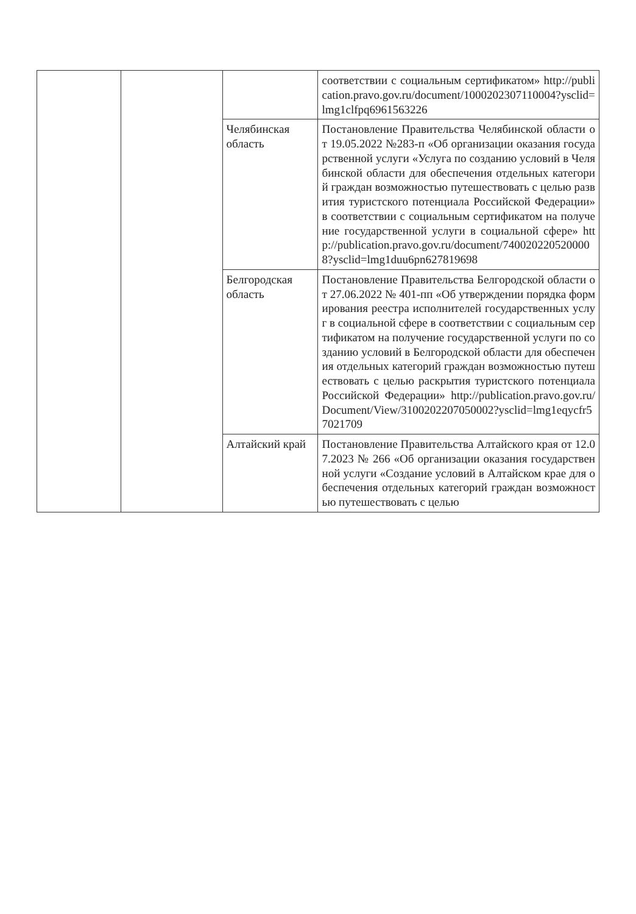| | | | соответствии с социальным сертификатом» http://publication.pravo.gov.ru/document/1000202307110004?ysclid=lmg1clfpq6961563226 |
| | | Челябинская область | Постановление Правительства Челябинской области от 19.05.2022 №283-п «Об организации оказания государственной услуги «Услуга по созданию условий в Челябинской области для обеспечения отдельных категорий граждан возможностью путешествовать с целью развития туристского потенциала Российской Федерации» в соответствии с социальным сертификатом на получение государственной услуги в социальной сфере» http://publication.pravo.gov.ru/document/7400202205200008?ysclid=lmg1duu6pn627819698 |
| | | Белгородская область | Постановление Правительства Белгородской области от 27.06.2022 № 401-пп «Об утверждении порядка формирования реестра исполнителей государственных услуг в социальной сфере в соответствии с социальным сертификатом на получение государственной услуги по созданию условий в Белгородской области для обеспечения отдельных категорий граждан возможностью путешествовать с целью раскрытия туристского потенциала Российской Федерации» http://publication.pravo.gov.ru/Document/View/3100202207050002?ysclid=lmg1eqycfr57021709 |
| | | Алтайский край | Постановление Правительства Алтайского края от 12.07.2023 № 266 «Об организации оказания государственной услуги «Создание условий в Алтайском крае для обеспечения отдельных категорий граждан возможностью путешествовать с целью |